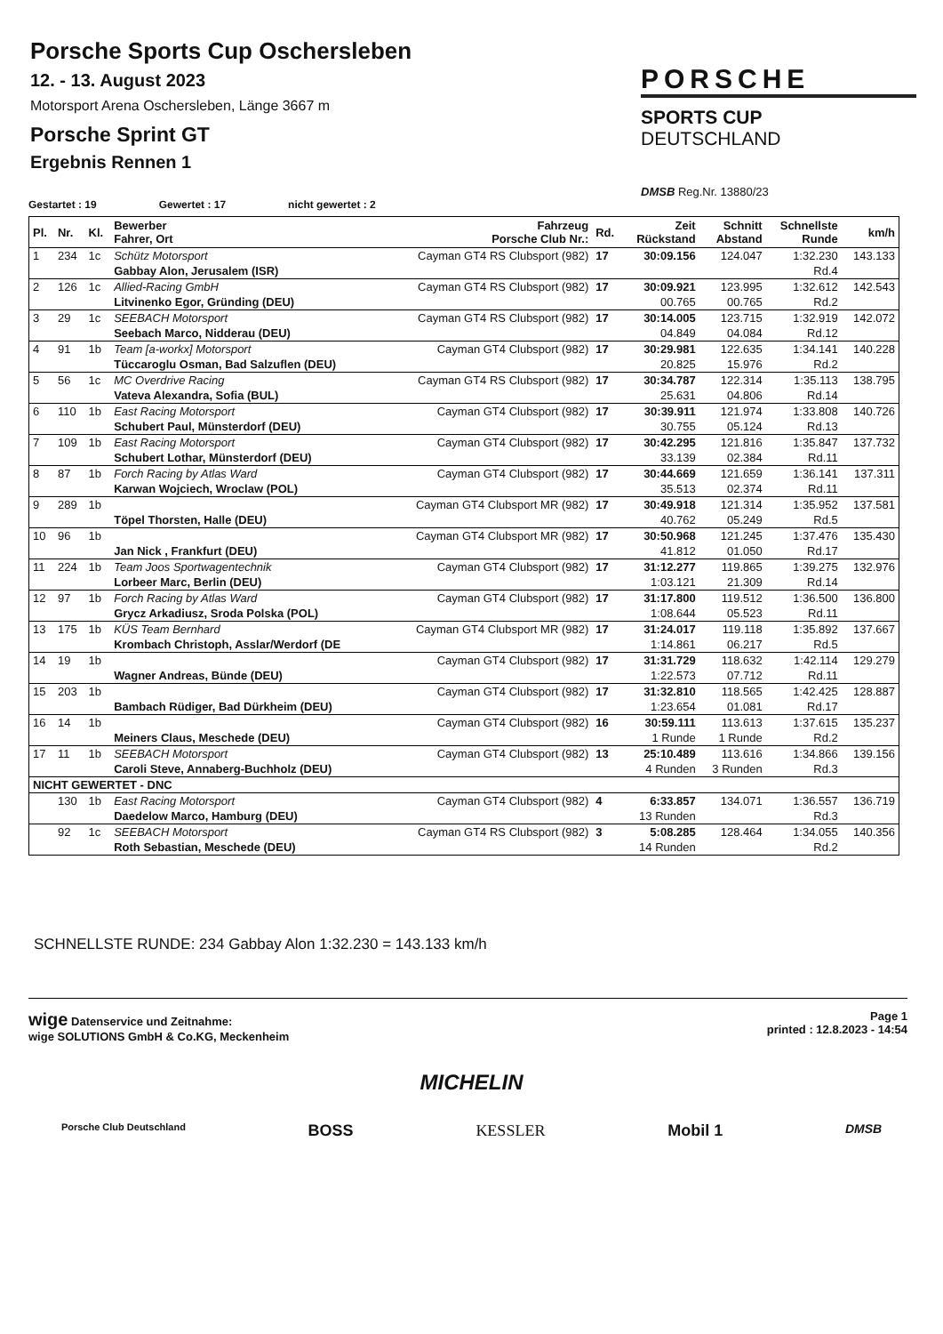Porsche Sports Cup Oschersleben
12. - 13. August 2023
Motorsport Arena Oschersleben, Länge 3667 m
Porsche Sprint GT
Ergebnis Rennen 1
PORSCHE
SPORTS CUP
DEUTSCHLAND
DMSB Reg.Nr. 13880/23
Gestartet : 19 Gewertet : 17 nicht gewertet : 2
| Pl. | Nr. | Kl. | Bewerber Fahrer, Ort | Fahrzeug Porsche Club Nr.: | Rd. | Zeit Rückstand | Schnitt Abstand | Schnellste Runde | km/h |
| --- | --- | --- | --- | --- | --- | --- | --- | --- | --- |
| 1 | 234 | 1c | Schütz Motorsport | Cayman GT4 RS Clubsport (982) | 17 | 30:09.156 | 124.047 | 1:32.230 | 143.133 |
| | | | Gabbay Alon, Jerusalem (ISR) | | | | | Rd.4 | |
| 2 | 126 | 1c | Allied-Racing GmbH | Cayman GT4 RS Clubsport (982) | 17 | 30:09.921 | 123.995 | 1:32.612 | 142.543 |
| | | | Litvinenko Egor, Gründing (DEU) | | | 00.765 | 00.765 | Rd.2 | |
| 3 | 29 | 1c | SEEBACH Motorsport | Cayman GT4 RS Clubsport (982) | 17 | 30:14.005 | 123.715 | 1:32.919 | 142.072 |
| | | | Seebach Marco, Nidderau (DEU) | | | 04.849 | 04.084 | Rd.12 | |
| 4 | 91 | 1b | Team [a-workx] Motorsport | Cayman GT4 Clubsport (982) | 17 | 30:29.981 | 122.635 | 1:34.141 | 140.228 |
| | | | Tüccaroglu Osman, Bad Salzuflen (DEU) | | | 20.825 | 15.976 | Rd.2 | |
| 5 | 56 | 1c | MC Overdrive Racing | Cayman GT4 RS Clubsport (982) | 17 | 30:34.787 | 122.314 | 1:35.113 | 138.795 |
| | | | Vateva Alexandra, Sofia (BUL) | | | 25.631 | 04.806 | Rd.14 | |
| 6 | 110 | 1b | East Racing Motorsport | Cayman GT4 Clubsport (982) | 17 | 30:39.911 | 121.974 | 1:33.808 | 140.726 |
| | | | Schubert Paul, Münsterdorf (DEU) | | | 30.755 | 05.124 | Rd.13 | |
| 7 | 109 | 1b | East Racing Motorsport | Cayman GT4 Clubsport (982) | 17 | 30:42.295 | 121.816 | 1:35.847 | 137.732 |
| | | | Schubert Lothar, Münsterdorf (DEU) | | | 33.139 | 02.384 | Rd.11 | |
| 8 | 87 | 1b | Forch Racing by Atlas Ward | Cayman GT4 Clubsport (982) | 17 | 30:44.669 | 121.659 | 1:36.141 | 137.311 |
| | | | Karwan Wojciech, Wroclaw (POL) | | | 35.513 | 02.374 | Rd.11 | |
| 9 | 289 | 1b | | Cayman GT4 Clubsport MR (982) | 17 | 30:49.918 | 121.314 | 1:35.952 | 137.581 |
| | | | Töpel Thorsten, Halle (DEU) | | | 40.762 | 05.249 | Rd.5 | |
| 10 | 96 | 1b | | Cayman GT4 Clubsport MR (982) | 17 | 30:50.968 | 121.245 | 1:37.476 | 135.430 |
| | | | Jan Nick , Frankfurt (DEU) | | | 41.812 | 01.050 | Rd.17 | |
| 11 | 224 | 1b | Team Joos Sportwagentechnik | Cayman GT4 Clubsport (982) | 17 | 31:12.277 | 119.865 | 1:39.275 | 132.976 |
| | | | Lorbeer Marc, Berlin (DEU) | | | 1:03.121 | 21.309 | Rd.14 | |
| 12 | 97 | 1b | Forch Racing by Atlas Ward | Cayman GT4 Clubsport (982) | 17 | 31:17.800 | 119.512 | 1:36.500 | 136.800 |
| | | | Grycz Arkadiusz, Sroda Polska (POL) | | | 1:08.644 | 05.523 | Rd.11 | |
| 13 | 175 | 1b | KÜS Team Bernhard | Cayman GT4 Clubsport MR (982) | 17 | 31:24.017 | 119.118 | 1:35.892 | 137.667 |
| | | | Krombach Christoph, Asslar/Werdorf (DE | | | 1:14.861 | 06.217 | Rd.5 | |
| 14 | 19 | 1b | | Cayman GT4 Clubsport (982) | 17 | 31:31.729 | 118.632 | 1:42.114 | 129.279 |
| | | | Wagner Andreas, Bünde (DEU) | | | 1:22.573 | 07.712 | Rd.11 | |
| 15 | 203 | 1b | | Cayman GT4 Clubsport (982) | 17 | 31:32.810 | 118.565 | 1:42.425 | 128.887 |
| | | | Bambach Rüdiger, Bad Dürkheim (DEU) | | | 1:23.654 | 01.081 | Rd.17 | |
| 16 | 14 | 1b | | Cayman GT4 Clubsport (982) | 16 | 30:59.111 | 113.613 | 1:37.615 | 135.237 |
| | | | Meiners Claus, Meschede (DEU) | | | 1 Runde | 1 Runde | Rd.2 | |
| 17 | 11 | 1b | SEEBACH Motorsport | Cayman GT4 Clubsport (982) | 13 | 25:10.489 | 113.616 | 1:34.866 | 139.156 |
| | | | Caroli Steve, Annaberg-Buchholz (DEU) | | | 4 Runden | 3 Runden | Rd.3 | |
| NICHT GEWERTET - DNC | | | | | | | | | |
| | 130 | 1b | East Racing Motorsport | Cayman GT4 Clubsport (982) | 4 | 6:33.857 | 134.071 | 1:36.557 | 136.719 |
| | | | Daedelow Marco, Hamburg (DEU) | | | 13 Runden | | Rd.3 | |
| | 92 | 1c | SEEBACH Motorsport | Cayman GT4 RS Clubsport (982) | 3 | 5:08.285 | 128.464 | 1:34.055 | 140.356 |
| | | | Roth Sebastian, Meschede (DEU) | | | 14 Runden | | Rd.2 | |
SCHNELLSTE RUNDE: 234 Gabbay Alon 1:32.230 = 143.133 km/h
wige Datenservice und Zeitnahme:
wige SOLUTIONS GmbH & Co.KG, Meckenheim
Page 1
printed : 12.8.2023 - 14:54
MICHELIN
Porsche Club Deutschland BOSS KESSLER Mobil 1 DMSB